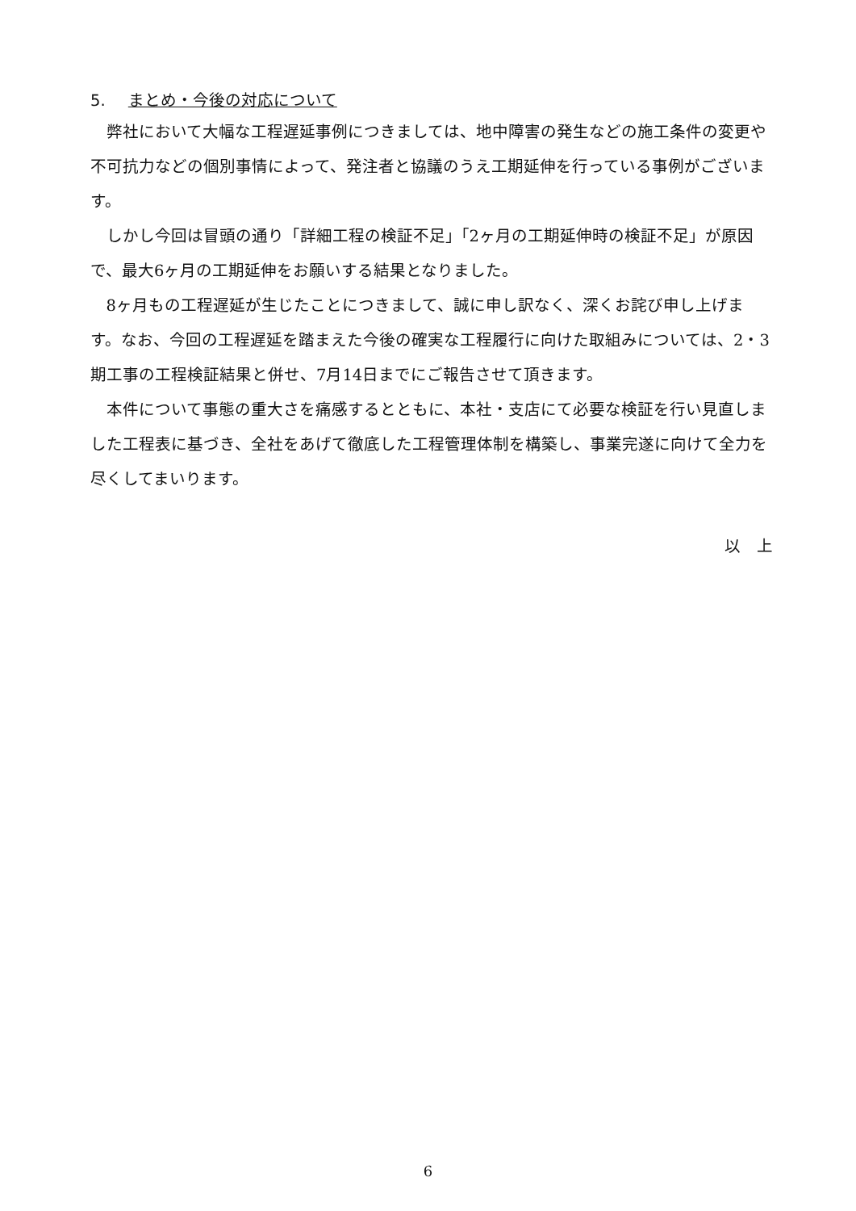5. まとめ・今後の対応について
弊社において大幅な工程遅延事例につきましては、地中障害の発生などの施工条件の変更や不可抗力などの個別事情によって、発注者と協議のうえ工期延伸を行っている事例がございます。
しかし今回は冒頭の通り「詳細工程の検証不足」「2ヶ月の工期延伸時の検証不足」が原因で、最大6ヶ月の工期延伸をお願いする結果となりました。
8ヶ月もの工程遅延が生じたことにつきまして、誠に申し訳なく、深くお詫び申し上げます。なお、今回の工程遅延を踏まえた今後の確実な工程履行に向けた取組みについては、2・3期工事の工程検証結果と併せ、7月14日までにご報告させて頂きます。
本件について事態の重大さを痛感するとともに、本社・支店にて必要な検証を行い見直しました工程表に基づき、全社をあげて徹底した工程管理体制を構築し、事業完遂に向けて全力を尽くしてまいります。
以　上
6